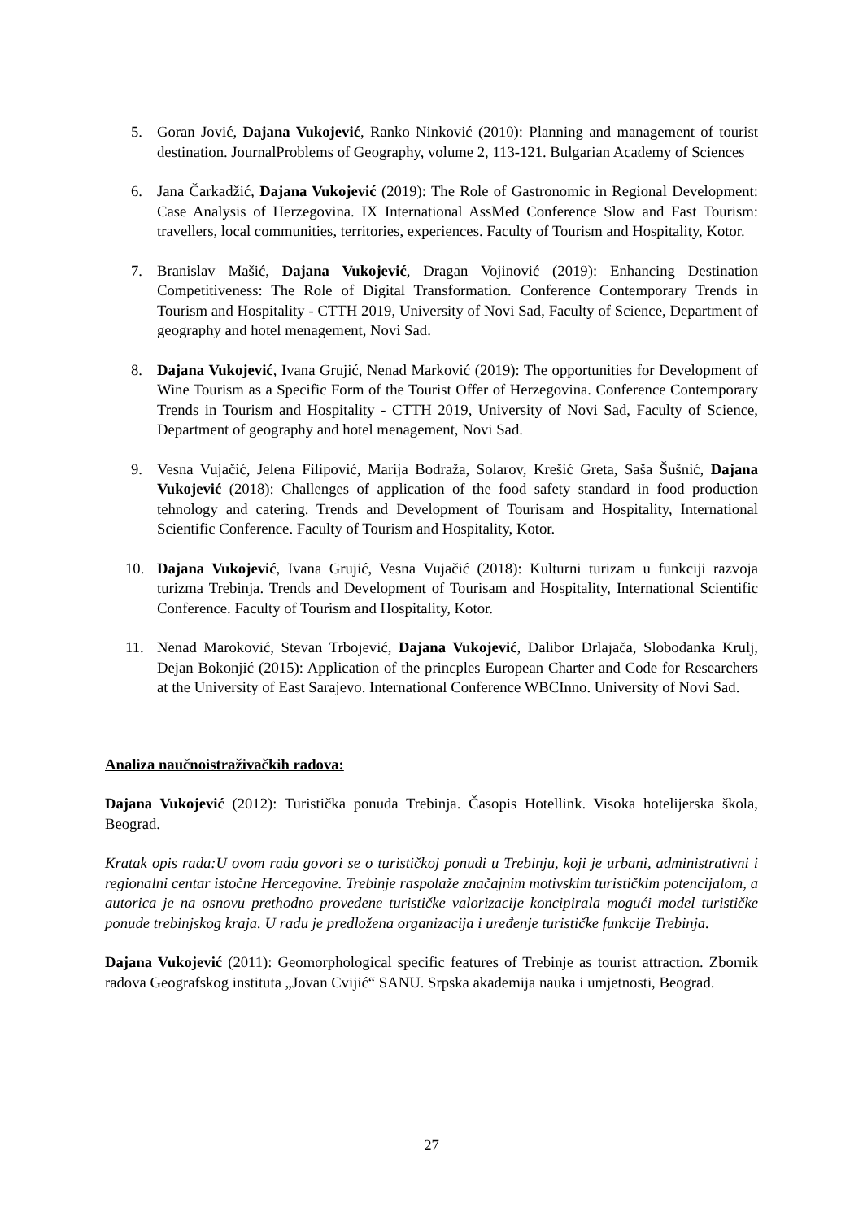5. Goran Jović, Dajana Vukojević, Ranko Ninković (2010): Planning and management of tourist destination. JournalProblems of Geography, volume 2, 113-121. Bulgarian Academy of Sciences
6. Jana Čarkadžić, Dajana Vukojević (2019): The Role of Gastronomic in Regional Development: Case Analysis of Herzegovina. IX International AssMed Conference Slow and Fast Tourism: travellers, local communities, territories, experiences. Faculty of Tourism and Hospitality, Kotor.
7. Branislav Mašić, Dajana Vukojević, Dragan Vojinović (2019): Enhancing Destination Competitiveness: The Role of Digital Transformation. Conference Contemporary Trends in Tourism and Hospitality - CTTH 2019, University of Novi Sad, Faculty of Science, Department of geography and hotel menagement, Novi Sad.
8. Dajana Vukojević, Ivana Grujić, Nenad Marković (2019): The opportunities for Development of Wine Tourism as a Specific Form of the Tourist Offer of Herzegovina. Conference Contemporary Trends in Tourism and Hospitality - CTTH 2019, University of Novi Sad, Faculty of Science, Department of geography and hotel menagement, Novi Sad.
9. Vesna Vujačić, Jelena Filipović, Marija Bodraža, Solarov, Krešić Greta, Saša Šušnić, Dajana Vukojević (2018): Challenges of application of the food safety standard in food production tehnology and catering. Trends and Development of Tourisam and Hospitality, International Scientific Conference. Faculty of Tourism and Hospitality, Kotor.
10. Dajana Vukojević, Ivana Grujić, Vesna Vujačić (2018): Kulturni turizam u funkciji razvoja turizma Trebinja. Trends and Development of Tourisam and Hospitality, International Scientific Conference. Faculty of Tourism and Hospitality, Kotor.
11. Nenad Maroković, Stevan Trbojević, Dajana Vukojević, Dalibor Drlajača, Slobodanka Krulj, Dejan Bokonjić (2015): Application of the princples European Charter and Code for Researchers at the University of East Sarajevo. International Conference WBCInno. University of Novi Sad.
Analiza naučnoistraživačkih radova:
Dajana Vukojević (2012): Turistička ponuda Trebinja. Časopis Hotellink. Visoka hotelijerska škola, Beograd.
Kratak opis rada: U ovom radu govori se o turističkoj ponudi u Trebinju, koji je urbani, administrativni i regionalni centar istočne Hercegovine. Trebinje raspolaže značajnim motivskim turističkim potencijalom, a autorica je na osnovu prethodno provedene turističke valorizacije koncipirala mogući model turističke ponude trebinjskog kraja. U radu je predložena organizacija i uređenje turističke funkcije Trebinja.
Dajana Vukojević (2011): Geomorphological specific features of Trebinje as tourist attraction. Zbornik radova Geografskog instituta „Jovan Cvijić“ SANU. Srpska akademija nauka i umjetnosti, Beograd.
27